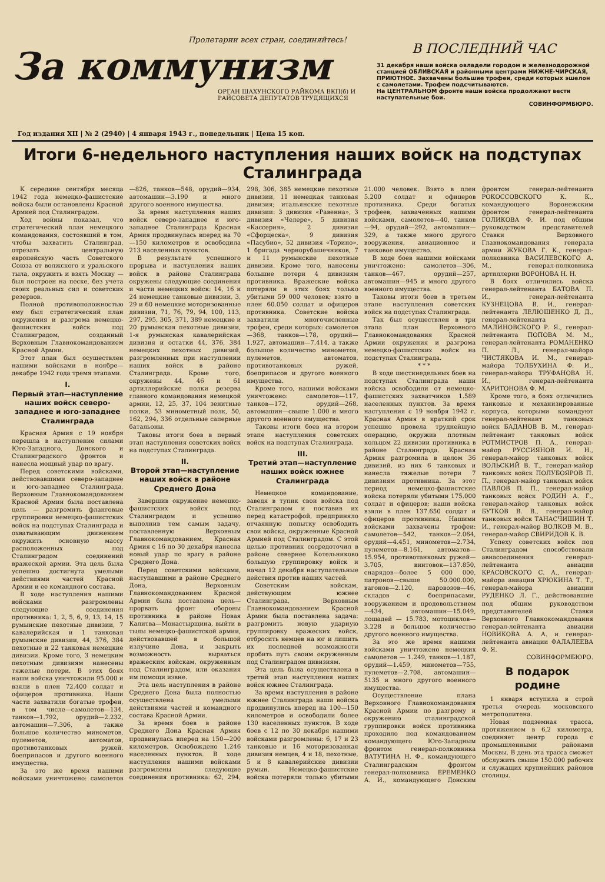Пролетарии всех стран, соединяйтесь!
За коммунизм
ОРГАН ШАХУНСКОГО РАЙКОМА ВКП(б) И РАЙСОВЕТА ДЕПУТАТОВ ТРУДЯЩИХСЯ
В ПОСЛЕДНИЙ ЧАС
31 декабря наши войска овладели городом и железнодорожной станцией ОБЛИВСКАЯ и районными центрами НИЖНЕ-ЧИРСКАЯ, ПРИЮТНОЕ. Захвачены большие трофеи, среди которых эшелон с самолетами. Трофеи подсчитываются.
На ЦЕНТРАЛЬНОМ фронте наши войска продолжают вести наступательные бои.
СОВИНФОРМБЮРО.
Год издания XII | № 2 (2940) | 4 января 1943 г., понедельник | Цена 15 коп.
Итоги 6-недельного наступления наших войск на подступах Сталинграда
К середине сентября месяца 1942 года немецко-фашистские войска были остановлены Красной Армией под Сталинградом.
Ход войны показал, что стратегический план немецкого командования, состоявший в том, чтобы захватить Сталинград, отрезать центральную европейскую часть Советского Союза от волжского и уральского тыла, окружить и взять Москву — был построен на песке, без учета своих реальных сил и советских резервов.
Полной противоположностью ему был стратегический план окружения и разгрома немецко-фашистских войск под Сталинградом, созданный Верховным Главнокомандованием Красной Армии.
Этот план был осуществлен нашими войсками в ноябре—декабре 1942 года тремя этапами.
I.
Первый этап—наступление наших войск северо-западнее и юго-западнее Сталинграда
Красная Армия с 19 ноября перешла в наступление силами Юго-Западного, Донского и Сталинградского фронтов и нанесла мощный удар по врагу.
Перед советскими войсками, действовавшими северо-западнее и юго-западнее Сталинграда, Верховным Главнокомандованием Красной Армии была поставлена цель — разгромить фланговые группировки немецко-фашистских войск на подступах Сталинграда и охватывающим движением окружить основную массу расположенных под Сталинградом соединений вражеской армии. Эта цель была успешно достигнута умелыми действиями частей Красной Армии и ее командного состава.
В ходе наступления нашими войсками разгромлены следующие соединения противника: 1, 2, 5, 6, 9, 13, 14, 15 румынские пехотные дивизии, 7 кавалерийская и 1 танковая румынские дивизии, 44, 376, 384 пехотные и 22 танковая немецкие дивизии. Кроме того, 3 немецким пехотным дивизиям нанесены тяжелые потери. В этих боях наши войска уничтожили 95.000 и взяли в плен 72.400 солдат и офицеров противника. Наши части захватили богатые трофеи, в том числе—самолетов—134, танков—1.792, орудий—2.232, автомашин—7.306, а также большое количество минометов, пулеметов, автоматов, противотанковых ружей, боеприпасов и другого военного имущества.
За это же время нашими войсками уничтожено: самолетов—826, танков—548, орудий—934, автомашин—3.190 и много другого военного имущества.
За время наступления наших войск северо-западнее и юго-западнее Сталинграда Красная Армия продвинулась вперед на 70—150 километров и освободила 213 населенных пунктов.
В результате успешного прорыва и наступления наших войск в районе Сталинграда окружены следующие соединения и части немецких войск: 14, 16 и 24 немецкие танковые дивизии, 3, 29 и 60 немецкие моторизованные дивизии, 71, 76, 79, 94, 100, 113, 297, 295, 305, 371, 389 немецкие и 20 румынская пехотные дивизии, 1-я румынская кавалерийская дивизия и остатки 44, 376, 384 немецких пехотных дивизий, разгромленных при наступлении наших войск в районе Сталинграда. Кроме того, окружены 44, 46 и 61 артиллерийские полки резерва главного командования немецкой армии, 12, 25, 37, 104 зенитные полки, 53 минометный полк, 50, 162, 294, 336 отдельные саперные батальоны.
Таковы итоги боев в первый этап наступления советских войск на подступах Сталинграда.
II.
Второй этап—наступление наших войск в районе Среднего Дона
Завершив окружение немецко-фашистских войск под Сталинградом и успешно выполнив тем самым задачу, поставленную Верховным Главнокомандованием, Красная Армия с 16 по 30 декабря нанесла новый удар по врагу в районе Среднего Дона.
Перед советскими войсками, наступавшими в районе Среднего Дона, Верховным Главнокомандованием Красной Армии была поставлена цель—прорвать фронт обороны противника в районе Новая Калитва—Монастырщина, выйти в тылы немецко-фашистской армии, действовавшей в большой излучине Дона, и закрыть возможность вырваться вражеским войскам, окруженным под Сталинградом, или оказания им помощи извне.
Эта цель наступления в районе Среднего Дона была полностью осуществлена умелыми действиями частей и командного состава Красной Армии.
За время боев в районе Среднего Дона Красная Армия продвинулась вперед на 150—200 километров. Освобождено 1.246 населенных пунктов. В ходе наступления нашими войсками разгромлены следующие соединения противника: 62, 294, 298, 306, 385 немецкие пехотные дивизии, 11 немецкая танковая дивизия; итальянские пехотные дивизии: 3 дивизия «Равенна», 3 дивизия «Челере», 5 дивизия «Кассерия», 2 дивизия «Сфорцеска», 9 дивизия «Пасубио», 52 дивизия «Торино», 1 бригада чернорубашечников, 7 и 11 румынские пехотные дивизии. Кроме того, нанесены большие потери 4 дивизиям противника. Вражеские войска потеряли в этих боях только убитыми 59 000 человек; взято в плен 60.050 солдат и офицеров противника. Советские войска захватили многочисленные трофеи, среди которых: самолетов—368, танков—178, орудий—1.927, автомашин—7.414, а также большое количество минометов, пулеметов, автоматов, противотанковых ружей, боеприпасов и другого военного имущества.
Кроме того, нашими войсками уничтожено: самолетов—117, танков—172, орудий—268, автомашин—свыше 1.000 и много другого военного имущества.
Таковы итоги боев на втором этапе наступления советских войск на подступах Сталинграда.
III.
Третий этап—наступление наших войск южнее Сталинграда
Немецкое командование, заведя в тупик свои войска под Сталинградом и поставив их перед катастрофой, предприняло отчаянную попытку освободить свои войска, окруженные Красной Армией под Сталинградом. С этой целью противник сосредоточил в районе севернее Котельниково большую группировку войск и начал 12 декабря наступательные действия против наших частей.
Советским войскам, действующим южнее Сталинграда, Верховным Главнокомандованием Красной Армии была поставлена задача: разгромить новую ударную группировку вражеских войск, отбросить немцев на юг и лишить их последней возможности пробить путь своим окруженным под Сталинградом дивизиям.
Эта цель была осуществлена в третий этап наступления наших войск южнее Сталинграда.
За время наступления в районе южнее Сталинграда наши войска продвинулись вперед на 100—150 километров и освободили более 130 населенных пунктов. В ходе боев с 12 по 30 декабря нашими войсками разгромлены: 6, 17 и 23 танковые и 16 моторизованная дивизия немцев, 4 и 18, пехотные, 5 и 8 кавалерийские дивизии румын. Немецко-фашистские войска потеряли только убитыми 21.000 человек. Взято в плен 5.200 солдат и офицеров противника. Среди богатых трофеев, захваченных нашими войсками, самолетов—40, танков—94, орудий—292, автомашин—329, а также много другого вооружения, авиационное и танковое имущество.
В ходе боев нашими войсками уничтожено: самолетов—306, танков—467, орудий—257, автомашин—945 и много другого военного имущества.
Таковы итоги боев в третьем этапе наступления советских войск на подступах Сталинграда.
Так был осуществлен в три этапа план Верховного Главнокомандования Красной Армии окружения и разгрома немецко-фашистских войск на подступах Сталинграда.
* * *
В ходе шестинедельных боев на подступах Сталинграда наши войска освободили от немецко-фашистских захватчиков 1.589 населенных пунктов. За время наступления с 19 ноября 1942 г. Красная Армия в краткий срок успешно провела труднейшую операцию, окружив плотным кольцом 22 дивизии противника в районе Сталинграда. Красная Армия разгромила в целом 36 дивизий, из них 6 танковых и нанесла тяжелые потери 7 дивизиям противника. За этот период немецко-фашистские войска потеряли убитыми 175.000 солдат и офицеров; наши войска взяли в плен 137.650 солдат и офицеров противника. Нашими войсками захвачены трофеи: самолетов—542, танков—2.064, орудий—4.451, минометов—2.734, пулеметов—8.161, автоматов—15.954, противотанковых ружей—3.705, винтовок—137.850, снарядов—более 5 000 000, патронов—свыше 50.000.000, вагонов—2.120, паровозов—46, складов с боеприпасами, вооружением и продовольствием—434, автомашин—15.049, лошадей — 15.783, мотоциклов—3.228 и большое количество другого военного имущества.
За это же время нашими войсками уничтожено немецких самолетов — 1.249, танков—1.187, орудий—1.459, минометов—755, пулеметов—2.708, автомашин—5135 и много другого военного имущества.
Осуществление плана Верховного Главнокомандования Красной Армии по разгрому и окружению сталинградской группировки войск противника проходило под командованием командующего Юго-Западным фронтом генерал-полковника ВАТУТИНА Н. Ф., командующего Сталинградским фронтом генерал-полковника ЕРЕМЕНКО А. И., командующего Донским фронтом генерал-лейтенанта РОКОССОВСКОГО К. К., командующего Воронежским фронтом генерал-лейтенанта ГОЛИКОВА Ф. И. под общим руководством представителей Ставки Верховного Главнокомандования генерала армии ЖУКОВА Г. К., генерал-полковника ВАСИЛЕВСКОГО А. М., генерал-полковника артиллерии ВОРОНОВА Н. Н.
В боях отличились войска генерал-лейтенанта БАТОВА П. И., генерал-лейтенанта КУЗНЕЦОВА В. И., генерал-лейтенанта ЛЕЛЮШЕНКО Д. Д., генерал-лейтенанта МАЛИНОВСКОГО Р. Я., генерал-лейтенанта ПОПОВА М. М., генерал-лейтенанта РОМАНЕНКО П. Л., генерал-майора ЧИСТЯКОВА И. М., генерал-майора ТОЛБУХИНА Ф. И., генерал-майора ТРУФАНОВА Н. И., генерал-лейтенанта ХАРИТОНОВА Ф. М.
Кроме того, в боях отличились танковые и механизированные корпуса, которыми командуют генерал-лейтенант танковых войск БАДАНОВ В. М., генерал-лейтенант танковых войск РОТМИСТРОВ П. А., генерал-майор РУССИЯНОВ И. Н., генерал-майор танковых войск ВОЛЬСКИЙ В. Т., генерал-майор танковых войск ПОЛУБОЯРОВ П. П., генерал-майор танковых войск ПАВЛОВ П. П., генерал-майор танковых войск РОДИН А. Г., генерал-майор танковых войск БУТКОВ В. В., генерал-майор танковых войск ТАНАСЧИШИН Т. И., генерал-майор ВОЛКОВ М. В., генерал-майор СВИРИДОВ К. В.
Успеху советских войск под Сталинградом способствовали авиасоединения генерал-лейтенанта авиации КРАСОВСКОГО С. А., генерал-майора авиации ХРЮКИНА Т. Т., генерал-майора авиации РУДЕНКО Л. Г., действовавшие под общим руководством представителей Ставки Верховного Главнокомандования генерал-лейтенанта авиации НОВИКОВА А. А. и генерал-лейтенанта авиации ФАЛАЛЕЕВА Ф. Я.
СОВИНФОРМБЮРО.
В подарок родине
1 января вступила в строй третья очередь московского метрополитена.
Новая подземная трасса, протяжением в 6,2 километра, соединяет центр города с промышленными районами Москвы. В день эта трасса сможет обслужить свыше 150.000 рабочих и служащих крупнейших районов столицы.